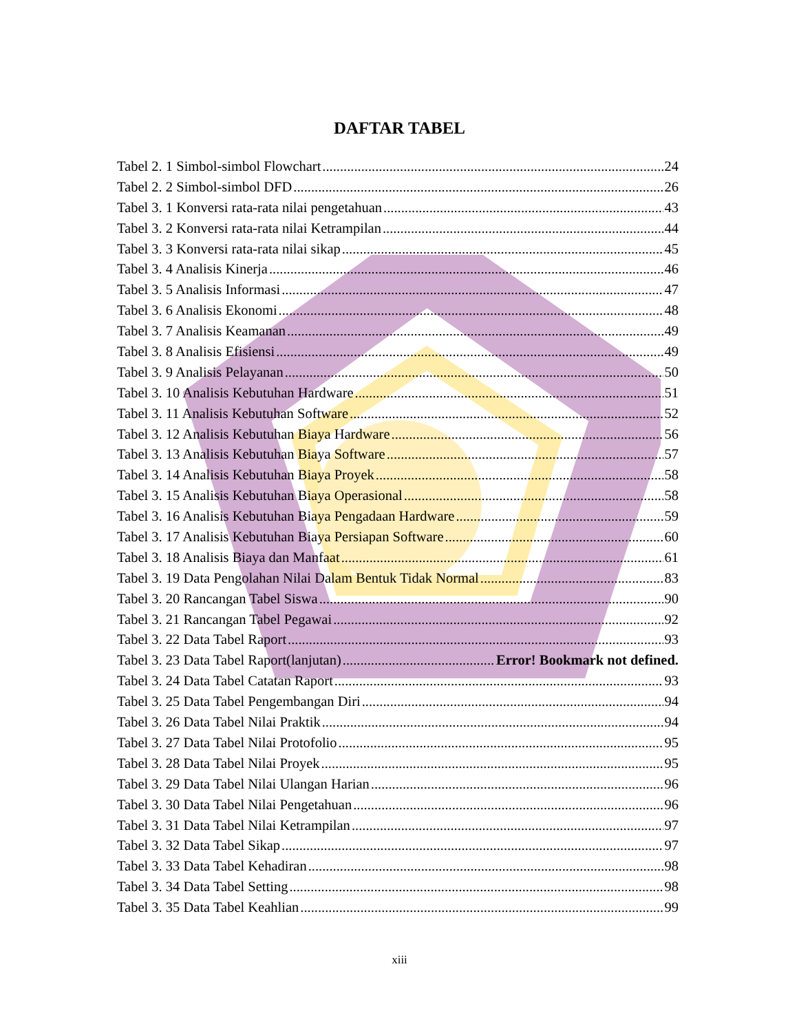DAFTAR TABEL
Tabel 2. 1 Simbol-simbol Flowchart 24
Tabel 2. 2 Simbol-simbol DFD 26
Tabel 3. 1 Konversi rata-rata nilai pengetahuan 43
Tabel 3. 2 Konversi rata-rata nilai Ketrampilan 44
Tabel 3. 3 Konversi rata-rata nilai sikap 45
Tabel 3. 4 Analisis Kinerja 46
Tabel 3. 5 Analisis Informasi 47
Tabel 3. 6 Analisis Ekonomi 48
Tabel 3. 7 Analisis Keamanan 49
Tabel 3. 8 Analisis Efisiensi 49
Tabel 3. 9 Analisis Pelayanan 50
Tabel 3. 10 Analisis Kebutuhan Hardware 51
Tabel 3. 11 Analisis Kebutuhan Software 52
Tabel 3. 12 Analisis Kebutuhan Biaya Hardware 56
Tabel 3. 13 Analisis Kebutuhan Biaya Software 57
Tabel 3. 14 Analisis Kebutuhan Biaya Proyek 58
Tabel 3. 15 Analisis Kebutuhan Biaya Operasional 58
Tabel 3. 16 Analisis Kebutuhan Biaya Pengadaan Hardware 59
Tabel 3. 17 Analisis Kebutuhan Biaya Persiapan Software 60
Tabel 3. 18 Analisis Biaya dan Manfaat 61
Tabel 3. 19 Data Pengolahan Nilai Dalam Bentuk Tidak Normal 83
Tabel 3. 20 Rancangan Tabel Siswa 90
Tabel 3. 21 Rancangan Tabel Pegawai 92
Tabel 3. 22 Data Tabel Raport 93
Tabel 3. 23 Data Tabel Raport(lanjutan) Error! Bookmark not defined.
Tabel 3. 24 Data Tabel Catatan Raport 93
Tabel 3. 25 Data Tabel Pengembangan Diri 94
Tabel 3. 26 Data Tabel Nilai Praktik 94
Tabel 3. 27 Data Tabel Nilai Protofolio 95
Tabel 3. 28 Data Tabel Nilai Proyek 95
Tabel 3. 29 Data Tabel Nilai Ulangan Harian 96
Tabel 3. 30 Data Tabel Nilai Pengetahuan 96
Tabel 3. 31 Data Tabel Nilai Ketrampilan 97
Tabel 3. 32 Data Tabel Sikap 97
Tabel 3. 33 Data Tabel Kehadiran 98
Tabel 3. 34 Data Tabel Setting 98
Tabel 3. 35 Data Tabel Keahlian 99
xiii